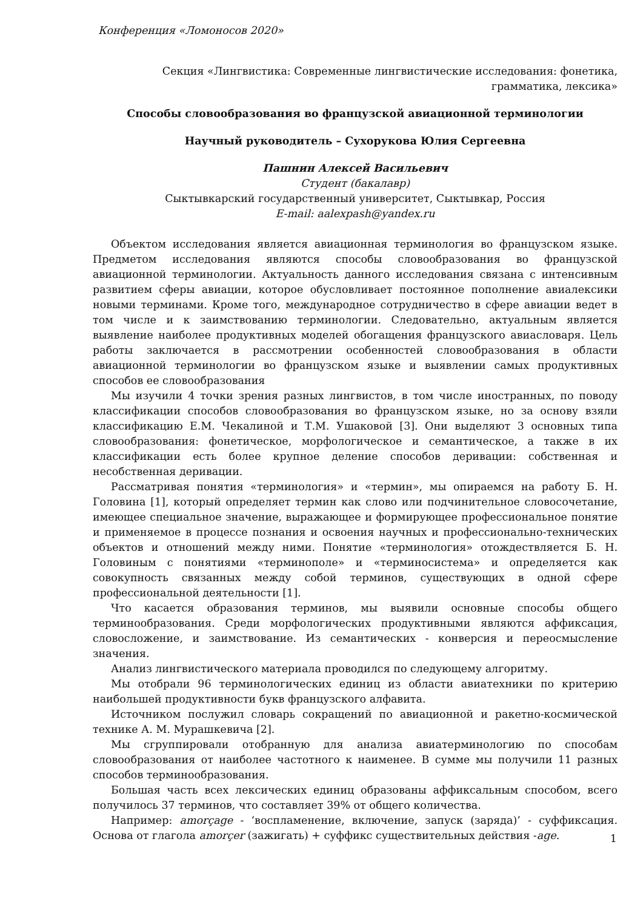Конференция «Ломоносов 2020»
Секция «Лингвистика: Современные лингвистические исследования: фонетика,
грамматика, лексика»
Способы словообразования во французской авиационной терминологии
Научный руководитель – Сухорукова Юлия Сергеевна
Пашнин Алексей Васильевич
Студент (бакалавр)
Сыктывкарский государственный университет, Сыктывкар, Россия
E-mail: aalexpash@yandex.ru
Объектом исследования является авиационная терминология во французском языке. Предметом исследования являются способы словообразования во французской авиационной терминологии. Актуальность данного исследования связана с интенсивным развитием сферы авиации, которое обусловливает постоянное пополнение авиалексики новыми терминами. Кроме того, международное сотрудничество в сфере авиации ведет в том числе и к заимствованию терминологии. Следовательно, актуальным является выявление наиболее продуктивных моделей обогащения французского авиасловаря. Цель работы заключается в рассмотрении особенностей словообразования в области авиационной терминологии во французском языке и выявлении самых продуктивных способов ее словообразования
Мы изучили 4 точки зрения разных лингвистов, в том числе иностранных, по поводу классификации способов словообразования во французском языке, но за основу взяли классификацию Е.М. Чекалиной и Т.М. Ушаковой [3]. Они выделяют 3 основных типа словообразования: фонетическое, морфологическое и семантическое, а также в их классификации есть более крупное деление способов деривации: собственная и несобственная деривации.
Рассматривая понятия «терминология» и «термин», мы опираемся на работу Б. Н. Головина [1], который определяет термин как слово или подчинительное словосочетание, имеющее специальное значение, выражающее и формирующее профессиональное понятие и применяемое в процессе познания и освоения научных и профессионально-технических объектов и отношений между ними. Понятие «терминология» отождествляется Б. Н. Головиным с понятиями «терминополе» и «терминосистема» и определяется как совокупность связанных между собой терминов, существующих в одной сфере профессиональной деятельности [1].
Что касается образования терминов, мы выявили основные способы общего терминообразования. Среди морфологических продуктивными являются аффиксация, словосложение, и заимствование. Из семантических - конверсия и переосмысление значения.
Анализ лингвистического материала проводился по следующему алгоритму.
Мы отобрали 96 терминологических единиц из области авиатехники по критерию наибольшей продуктивности букв французского алфавита.
Источником послужил словарь сокращений по авиационной и ракетно-космической технике А. М. Мурашкевича [2].
Мы сгруппировали отобранную для анализа авиатерминологию по способам словообразования от наиболее частотного к наименее. В сумме мы получили 11 разных способов терминообразования.
Большая часть всех лексических единиц образованы аффиксальным способом, всего получилось 37 терминов, что составляет 39% от общего количества.
Например: amorçage - ‘воспламенение, включение, запуск (заряда)’ - суффиксация. Основа от глагола amorçer (зажигать) + суффикс существительных действия -age.
1